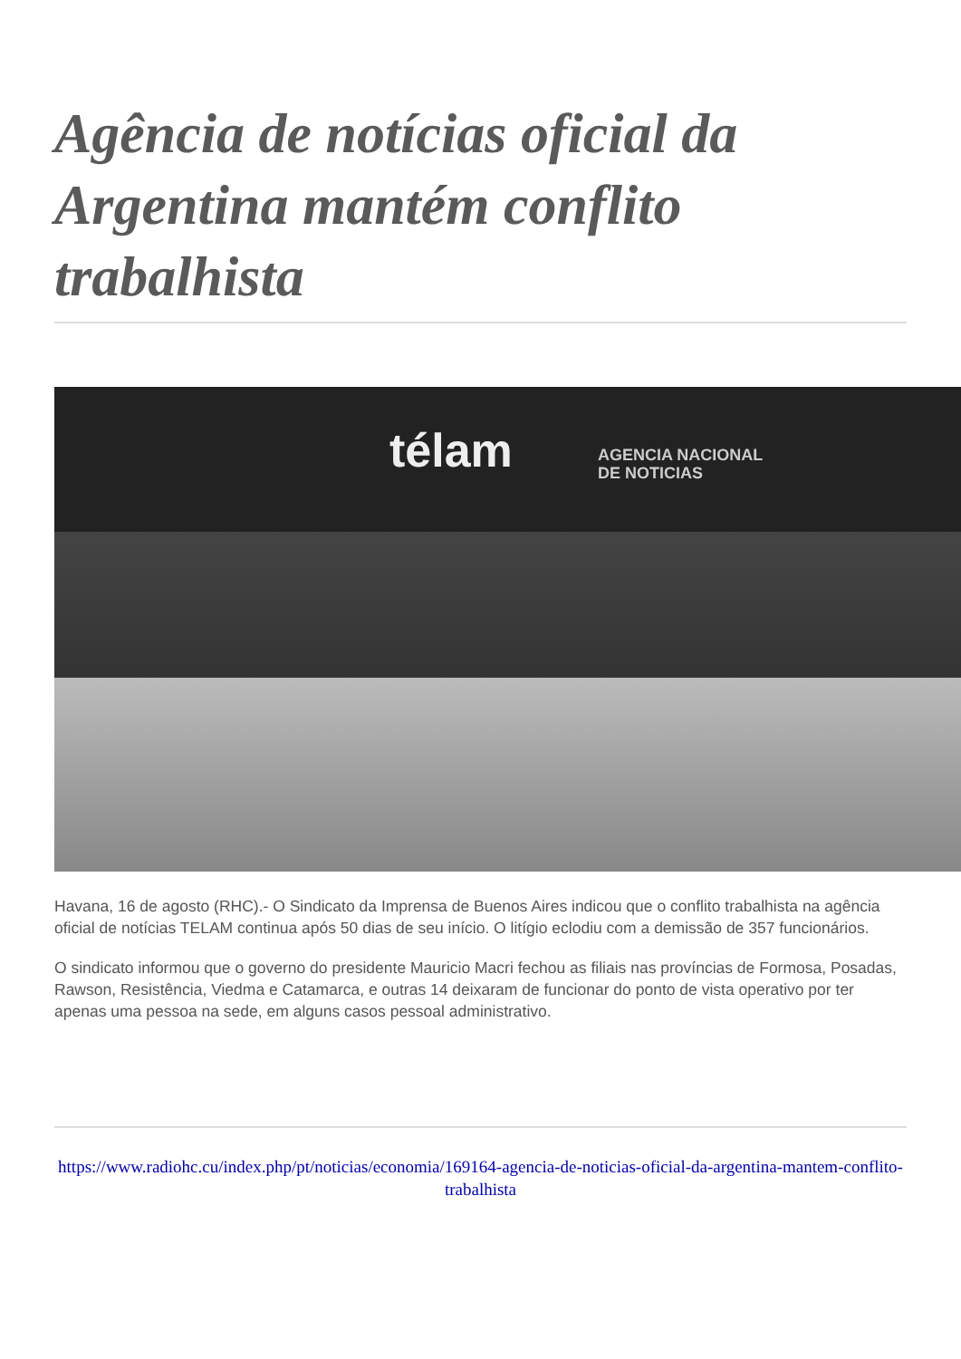Agência de notícias oficial da Argentina mantém conflito trabalhista
télam
AGENCIA NACIONAL
DE NOTICIAS
Havana, 16 de agosto (RHC).- O Sindicato da Imprensa de Buenos Aires indicou que o conflito trabalhista na agência oficial de notícias TELAM continua após 50 dias de seu início. O litígio eclodiu com a demissão de 357 funcionários.
O sindicato informou que o governo do presidente Mauricio Macri fechou as filiais nas províncias de Formosa, Posadas, Rawson, Resistência, Viedma e Catamarca, e outras 14 deixaram de funcionar do ponto de vista operativo por ter apenas uma pessoa na sede, em alguns casos pessoal administrativo.
https://www.radiohc.cu/index.php/pt/noticias/economia/169164-agencia-de-noticias-oficial-da-argentina-mantem-conflito-trabalhista